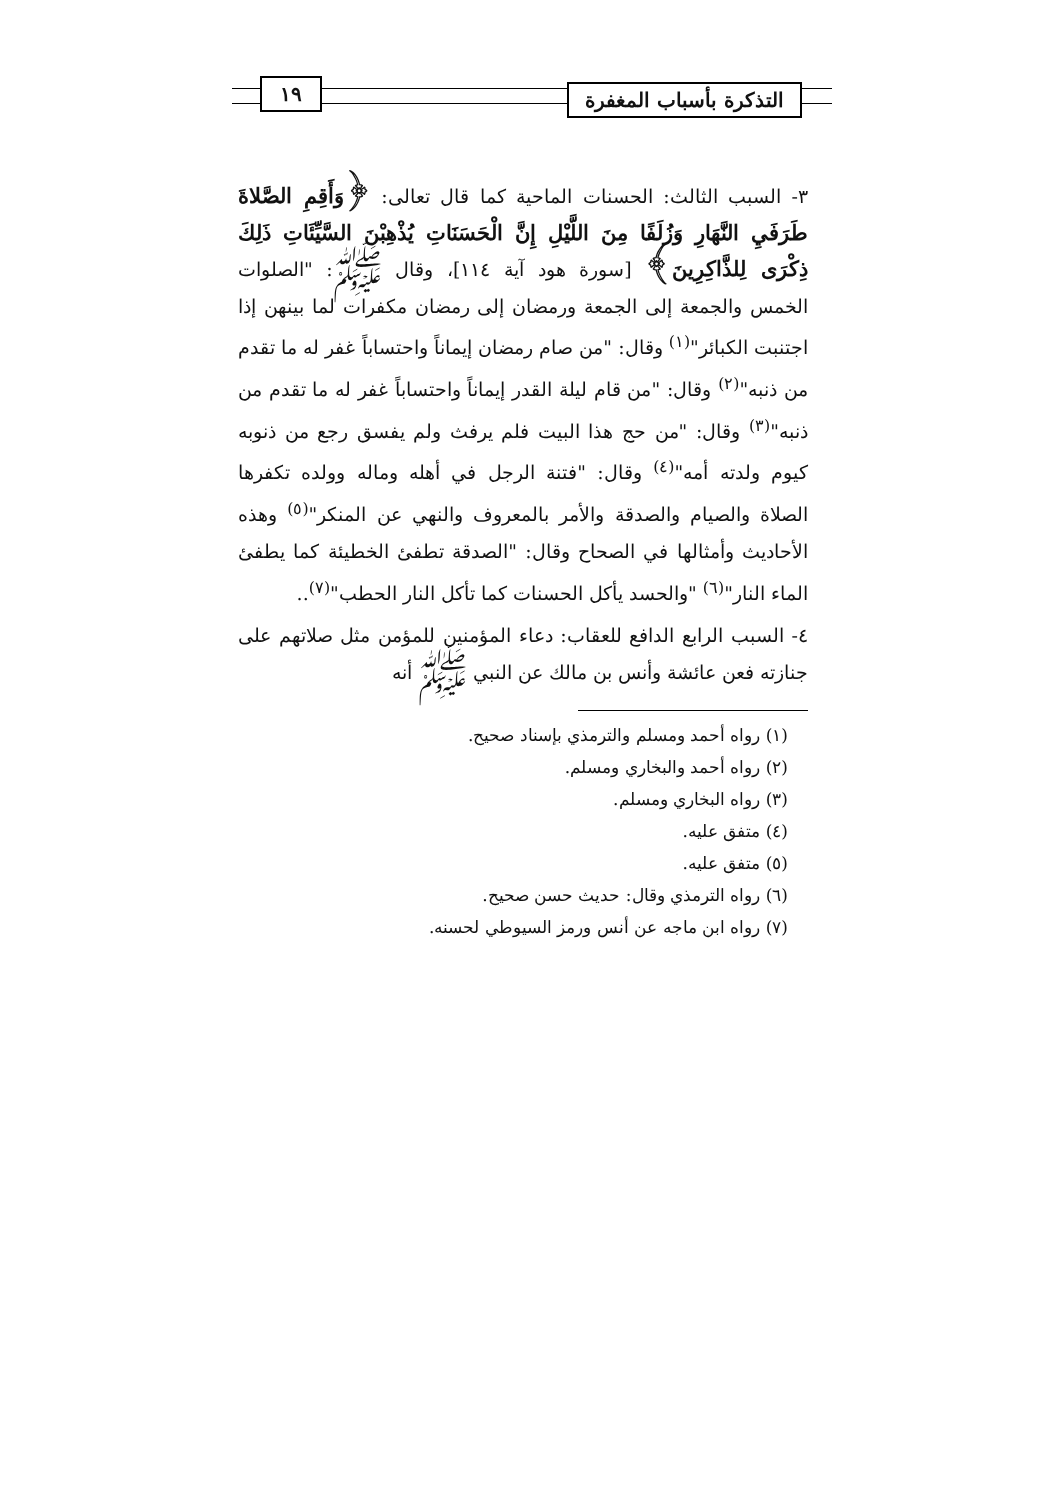التذكرة بأسباب المغفرة
١٩
٣- السبب الثالث: الحسنات الماحية كما قال تعالى: ﴿وَأَقِمِ الصَّلاةَ طَرَفَيِ النَّهَارِ وَزُلَفًا مِنَ اللَّيْلِ إِنَّ الْحَسَنَاتِ يُذْهِبْنَ السَّيِّئَاتِ ذَلِكَ ذِكْرَى لِلذَّاكِرِينَ﴾ [سورة هود آية ١١٤]، وقال ﷺ: "الصلوات الخمس والجمعة إلى الجمعة ورمضان إلى رمضان مكفرات لما بينهن إذا اجتنبت الكبائر"<sup>(١)</sup> وقال: "من صام رمضان إيماناً واحتساباً غفر له ما تقدم من ذنبه"<sup>(٢)</sup> وقال: "من قام ليلة القدر إيماناً واحتساباً غفر له ما تقدم من ذنبه"<sup>(٣)</sup> وقال: "من حج هذا البيت فلم يرفث ولم يفسق رجع من ذنوبه كيوم ولدته أمه"<sup>(٤)</sup> وقال: "فتنة الرجل في أهله وماله وولده تكفرها الصلاة والصيام والصدقة والأمر بالمعروف والنهي عن المنكر"<sup>(٥)</sup> وهذه الأحاديث وأمثالها في الصحاح وقال: "الصدقة تطفئ الخطيئة كما يطفئ الماء النار"<sup>(٦)</sup> "والحسد يأكل الحسنات كما تأكل النار الحطب"<sup>(٧)</sup>..
٤- السبب الرابع الدافع للعقاب: دعاء المؤمنين للمؤمن مثل صلاتهم على جنازته فعن عائشة وأنس بن مالك عن النبي ﷺ أنه
(١) رواه أحمد ومسلم والترمذي بإسناد صحيح.
(٢) رواه أحمد والبخاري ومسلم.
(٣) رواه البخاري ومسلم.
(٤) متفق عليه.
(٥) متفق عليه.
(٦) رواه الترمذي وقال: حديث حسن صحيح.
(٧) رواه ابن ماجه عن أنس ورمز السيوطي لحسنه.